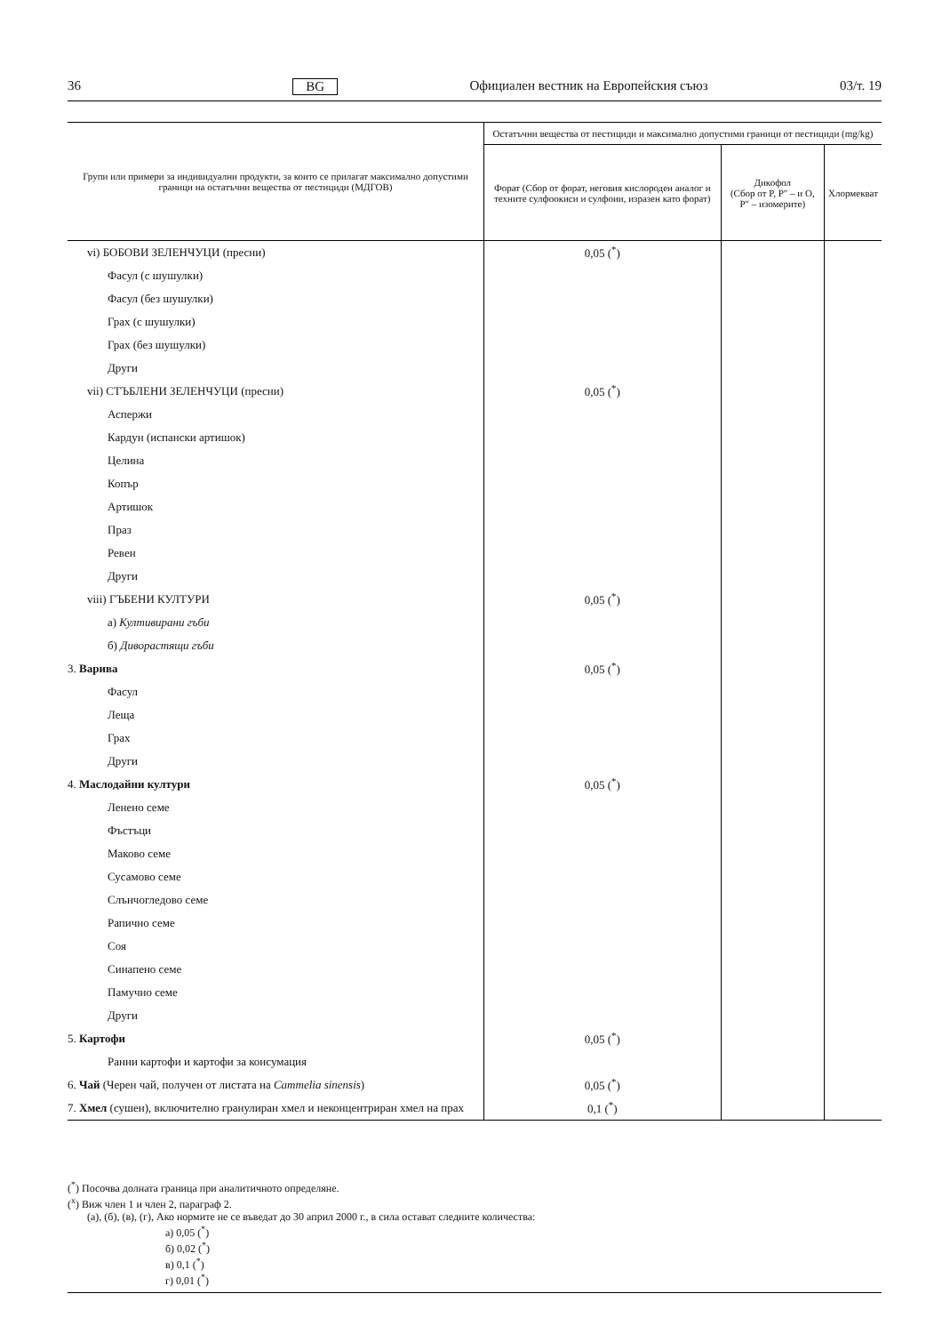36 BG Официален вестник на Европейския съюз 03/т. 19
| Групи или примери за индивидуални продукти, за които се прилагат максимално допус­тими граници на остатъчни вещества от пестициди (МДГОВ) | Остатъчни вещества от пестициди и максимално допустими граници от пестициди (mg/kg) | | |
| --- | --- | --- | --- |
| | Форат (Сбор от форат, неговия кислороден аналог и техните сулфоокиси и сулфоии, изразен като форат) | Дикофол (Сбор от P, P″ – и O, P″ – изомерите) | Хлормекват |
| vi) БОБОВИ ЗЕЛЕНЧУЦИ (пресни) | 0,05 (<sup>*</sup>) | | |
| Фасул (с шушулки) | | | |
| Фасул (без шушулки) | | | |
| Грах (с шушулки) | | | |
| Грах (без шушулки) | | | |
| Други | | | |
| vii) СТЪБЛЕНИ ЗЕЛЕНЧУЦИ (пресни) | 0,05 (<sup>*</sup>) | | |
| Аспержи | | | |
| Кардун (испански артишок) | | | |
| Целина | | | |
| Копър | | | |
| Артишок | | | |
| Праз | | | |
| Ревен | | | |
| Други | | | |
| viii) ГЪБЕНИ КУЛТУРИ | 0,05 (<sup>*</sup>) | | |
| а) Култивирани гъби | | | |
| б) Диворастящи гъби | | | |
| 3. Варива | 0,05 (<sup>*</sup>) | | |
| Фасул | | | |
| Леща | | | |
| Грах | | | |
| Други | | | |
| 4. Маслодайни култури | 0,05 (<sup>*</sup>) | | |
| Ленено семе | | | |
| Фъстъци | | | |
| Маково семе | | | |
| Сусамово семе | | | |
| Слънчогледово семе | | | |
| Рапично семе | | | |
| Соя | | | |
| Синапено семе | | | |
| Памучно семе | | | |
| Други | | | |
| 5. Картофи | 0,05 (<sup>*</sup>) | | |
| Ранни картофи и картофи за консумация | | | |
| 6. Чай (Черен чай, получен от листата на Cammelia sinensis ) | 0,05 (<sup>*</sup>) | | |
| 7. Хмел (сушен), включително гранулиран хмел и неконцентриран хмел на прах | 0,1 (<sup>*</sup>) | | |
(<sup>*</sup>) Посочва долната граница при аналитичното определяне.
(<sup>x</sup>) Виж член 1 и член 2, параграф 2.
(а), (б), (в), (г), Ако нормите не се въведат до 30 април 2000 г., в сила остават следните количества:
а) 0,05 (<sup>*</sup>)
б) 0,02 (<sup>*</sup>)
в) 0,1 (<sup>*</sup>)
г) 0,01 (<sup>*</sup>)